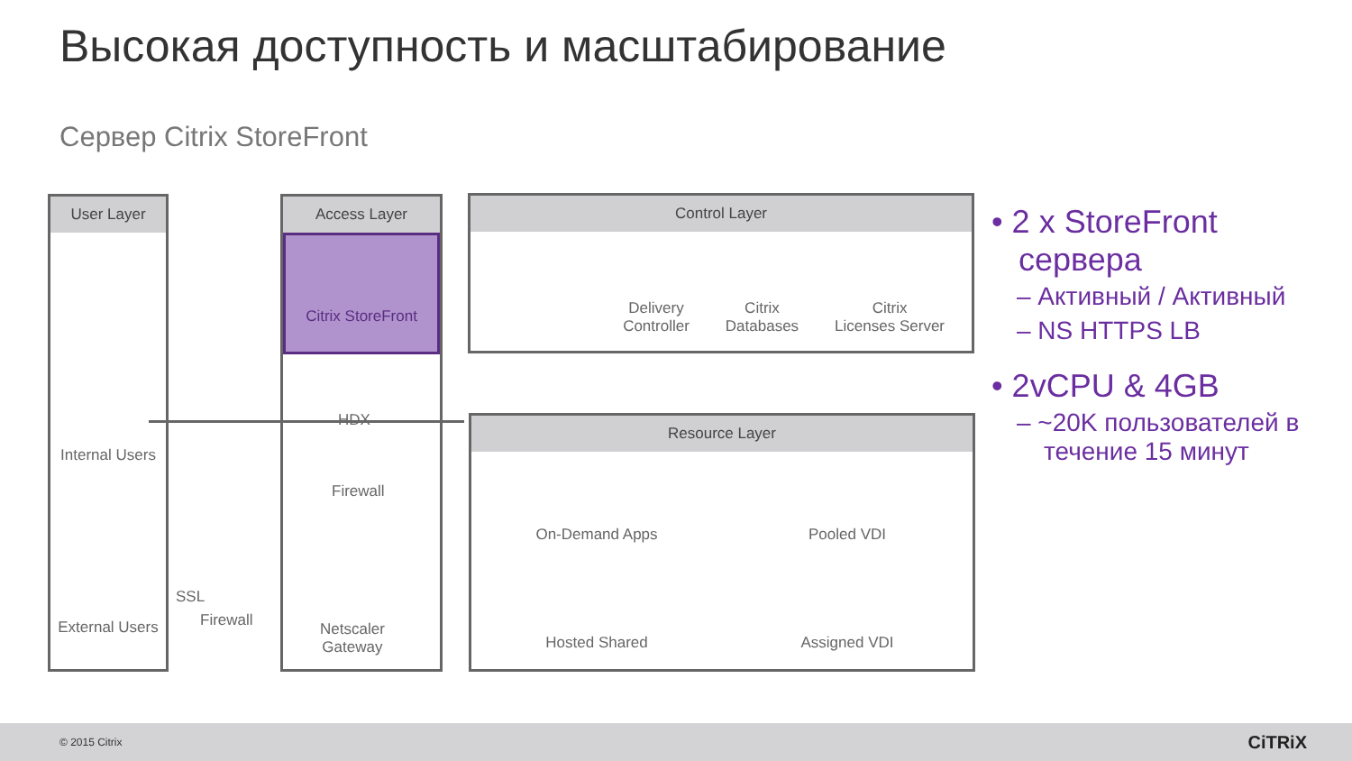Высокая доступность и масштабирование
Сервер Citrix StoreFront
User Layer
Access Layer
Citrix StoreFront
Control Layer
Delivery
Controller Citrix
Databases Citrix
Licenses Server
Resource Layer
On-Demand Apps Pooled VDI Hosted Shared Assigned VDI
Internal Users
External Users
HDX
Firewall
SSL
Firewall
Netscaler
Gateway
• 2 x StoreFront сервера
– Активный / Активный
– NS HTTPS LB
• 2vCPU & 4GB
– ~20K пользователей в течение 15 минут
© 2015 Citrix CiTRiX